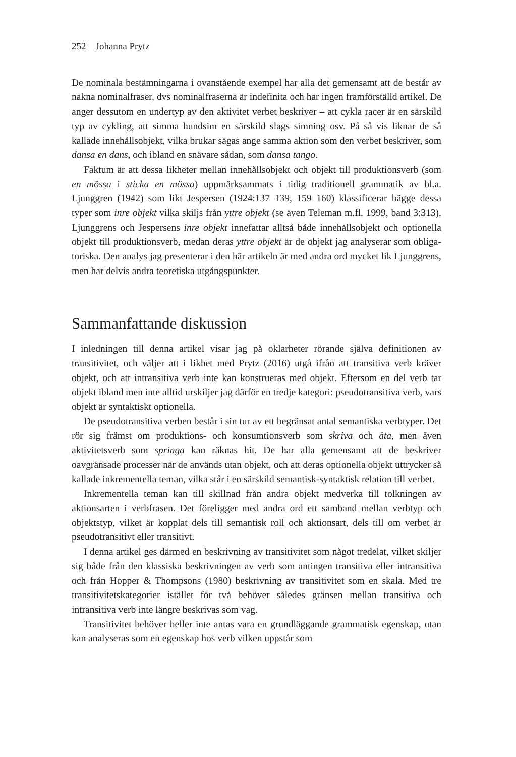252 Johanna Prytz
De nominala bestämningarna i ovanstående exempel har alla det gemensamt att de består av nakna nominalfraser, dvs nominalfraserna är indefinita och har ingen framförställd artikel. De anger dessutom en undertyp av den aktivitet verbet beskriver – att cykla racer är en särskild typ av cykling, att simma hundsim en särskild slags simning osv. På så vis liknar de så kallade innehålls­objekt, vilka brukar sägas ange samma aktion som den verbet beskriver, som dansa en dans, och ibland en snävare sådan, som dansa tango.
Faktum är att dessa likheter mellan innehållsobjekt och objekt till produk­tionsverb (som en mössa i sticka en mössa) uppmärksammats i tidig traditio­nell grammatik av bl.a. Ljunggren (1942) som likt Jespersen (1924:137–139, 159–160) klassificerar bägge dessa typer som inre objekt vilka skiljs från yttre objekt (se även Teleman m.fl. 1999, band 3:313). Ljunggrens och Jespersens inre objekt innefattar alltså både innehållsobjekt och optionella objekt till pro­duktionsverb, medan deras yttre objekt är de objekt jag analyserar som obliga­toriska. Den analys jag presenterar i den här artikeln är med andra ord mycket lik Ljunggrens, men har delvis andra teoretiska utgångspunkter.
Sammanfattande diskussion
I inledningen till denna artikel visar jag på oklarheter rörande själva definitio­nen av transitivitet, och väljer att i likhet med Prytz (2016) utgå ifrån att transitiva verb kräver objekt, och att intransitiva verb inte kan konstrueras med objekt. Eftersom en del verb tar objekt ibland men inte alltid urskiljer jag därför en tredje kategori: pseudotransitiva verb, vars objekt är syntaktiskt op­tionella.
De pseudotransitiva verben består i sin tur av ett begränsat antal semantiska verbtyper. Det rör sig främst om produktions- och konsumtionsverb som skri­va och äta, men även aktivitetsverb som springa kan räknas hit. De har alla gemensamt att de beskriver oavgränsade processer när de används utan objekt, och att deras optionella objekt uttrycker så kallade inkrementella teman, vilka står i en särskild semantisk-syntaktisk relation till verbet.
Inkrementella teman kan till skillnad från andra objekt medverka till tolk­ningen av aktionsarten i verbfrasen. Det föreligger med andra ord ett samband mellan verbtyp och objektstyp, vilket är kopplat dels till semantisk roll och ak­tionsart, dels till om verbet är pseudotransitivt eller transitivt.
I denna artikel ges därmed en beskrivning av transitivitet som något trede­lat, vilket skiljer sig både från den klassiska beskrivningen av verb som an­tingen transitiva eller intransitiva och från Hopper & Thompsons (1980) be­skrivning av transitivitet som en skala. Med tre transitivitetskategorier istället för två behöver således gränsen mellan transitiva och intransitiva verb inte längre beskrivas som vag.
Transitivitet behöver heller inte antas vara en grundläggande grammatisk egenskap, utan kan analyseras som en egenskap hos verb vilken uppstår som